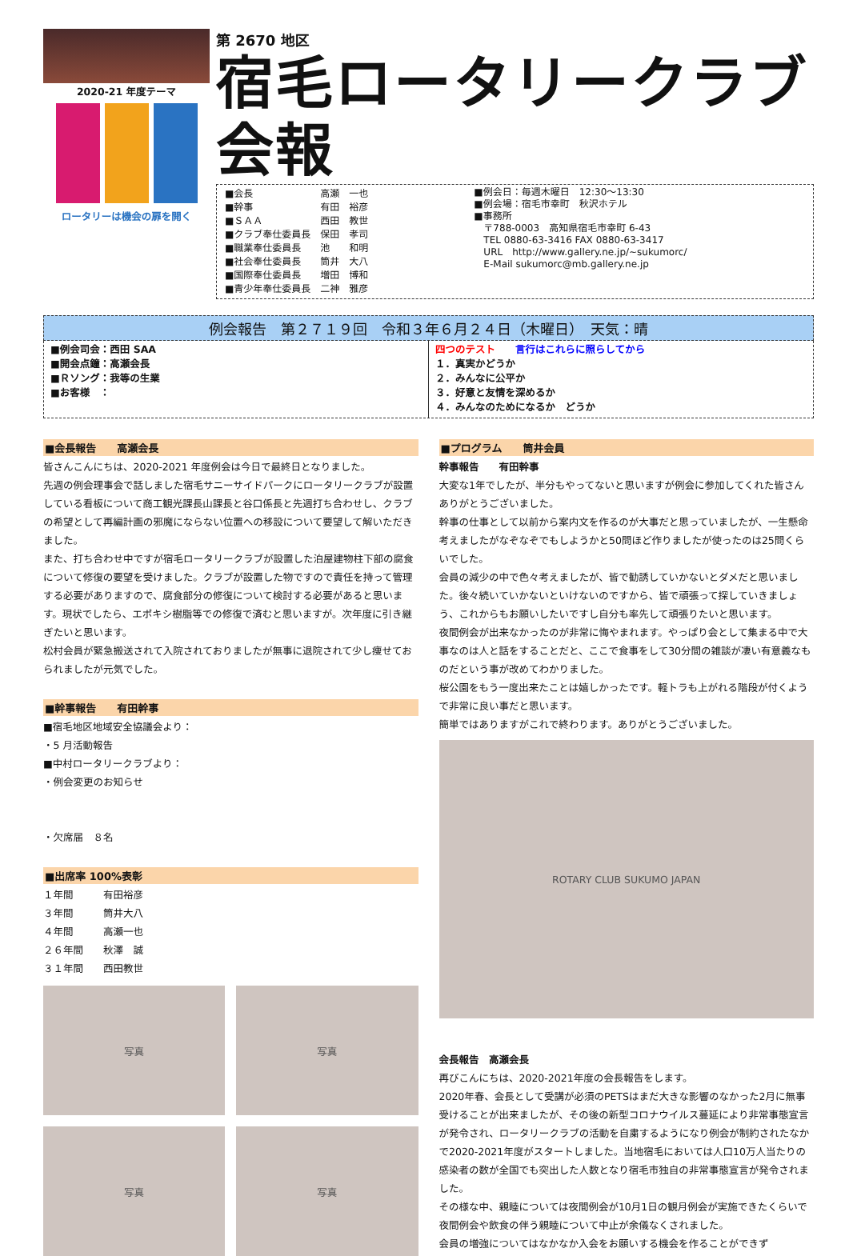2020-21 年度テーマ
ロータリーは機会の扉を開く
第 2670 地区
宿毛ロータリークラブ会報
| ■会長 | 高瀬 一也 |
| ■幹事 | 有田 裕彦 |
| ■ＳＡＡ | 西田 教世 |
| ■クラブ奉仕委員長 | 保田 孝司 |
| ■職業奉仕委員長 | 池 和明 |
| ■社会奉仕委員長 | 筒井 大八 |
| ■国際奉仕委員長 | 増田 博和 |
| ■青少年奉仕委員長 | 二神 雅彦 |
■例会日：毎週木曜日　12:30～13:30
■例会場：宿毛市幸町　秋沢ホテル
■事務所
　〒788-0003　高知県宿毛市幸町 6-43
　TEL 0880-63-3416 FAX 0880-63-3417
　URL　http://www.gallery.ne.jp/~sukumorc/
　E-Mail sukumorc@mb.gallery.ne.jp
例会報告　第２７１９回　令和３年６月２４日（木曜日）　天気：晴
■例会司会：西田 SAA
■開会点鐘：高瀬会長
■Ｒソング：我等の生業
■お客様　：
四つのテスト　　言行はこれらに照らしてから
１．真実かどうか
２．みんなに公平か
３．好意と友情を深めるか
４．みんなのためになるか　どうか
■会長報告　　高瀬会長
皆さんこんにちは、2020-2021 年度例会は今日で最終日となりました。
先週の例会理事会で話しました宿毛サニーサイドパークにロータリークラブが設置している看板について商工観光課長山課長と谷口係長と先週打ち合わせし、クラブの希望として再編計画の邪魔にならない位置への移設について要望して解いただきました。
また、打ち合わせ中ですが宿毛ロータリークラブが設置した泊屋建物柱下部の腐食について修復の要望を受けました。クラブが設置した物ですので責任を持って管理する必要がありますので、腐食部分の修復について検討する必要があると思います。現状でしたら、エポキシ樹脂等での修復で済むと思いますが。次年度に引き継ぎたいと思います。
松村会員が緊急搬送されて入院されておりましたが無事に退院されて少し痩せておられましたが元気でした。
■幹事報告　　有田幹事
■宿毛地区地域安全協議会より：
・5 月活動報告
■中村ロータリークラブより：
・例会変更のお知らせ
・欠席届　８名
■出席率 100%表彰
１年間　　　有田裕彦
３年間　　　筒井大八
４年間　　　高瀬一也
２６年間　　秋澤　誠
３１年間　　西田教世
写真
写真
写真
写真
■プログラム　　筒井会員
幹事報告　　有田幹事
大変な1年でしたが、半分もやってないと思いますが例会に参加してくれた皆さんありがとうございました。
幹事の仕事として以前から案内文を作るのが大事だと思っていましたが、一生懸命考えましたがなぞなぞでもしようかと50問ほど作りましたが使ったのは25問くらいでした。
会員の減少の中で色々考えましたが、皆で勧誘していかないとダメだと思いました。後々続いていかないといけないのですから、皆で頑張って探していきましょう、これからもお願いしたいですし自分も率先して頑張りたいと思います。
夜間例会が出来なかったのが非常に悔やまれます。やっぱり会として集まる中で大事なのは人と話をすることだと、ここで食事をして30分間の雑談が凄い有意義なものだという事が改めてわかりました。
桜公園をもう一度出来たことは嬉しかったです。軽トラも上がれる階段が付くようで非常に良い事だと思います。
簡単ではありますがこれで終わります。ありがとうございました。
ROTARY CLUB SUKUMO JAPAN
会長報告　高瀬会長
再びこんにちは、2020-2021年度の会長報告をします。
2020年春、会長として受講が必須のPETSはまだ大きな影響のなかった2月に無事受けることが出来ましたが、その後の新型コロナウイルス蔓延により非常事態宣言が発令され、ロータリークラブの活動を自粛するようになり例会が制約されたなかで2020-2021年度がスタートしました。当地宿毛においては人口10万人当たりの感染者の数が全国でも突出した人数となり宿毛市独自の非常事態宣言が発令されました。
その様な中、親睦については夜間例会が10月1日の観月例会が実施できたくらいで夜間例会や飲食の伴う親睦について中止が余儀なくされました。
会員の増強についてはなかなか入会をお願いする機会を作ることができず